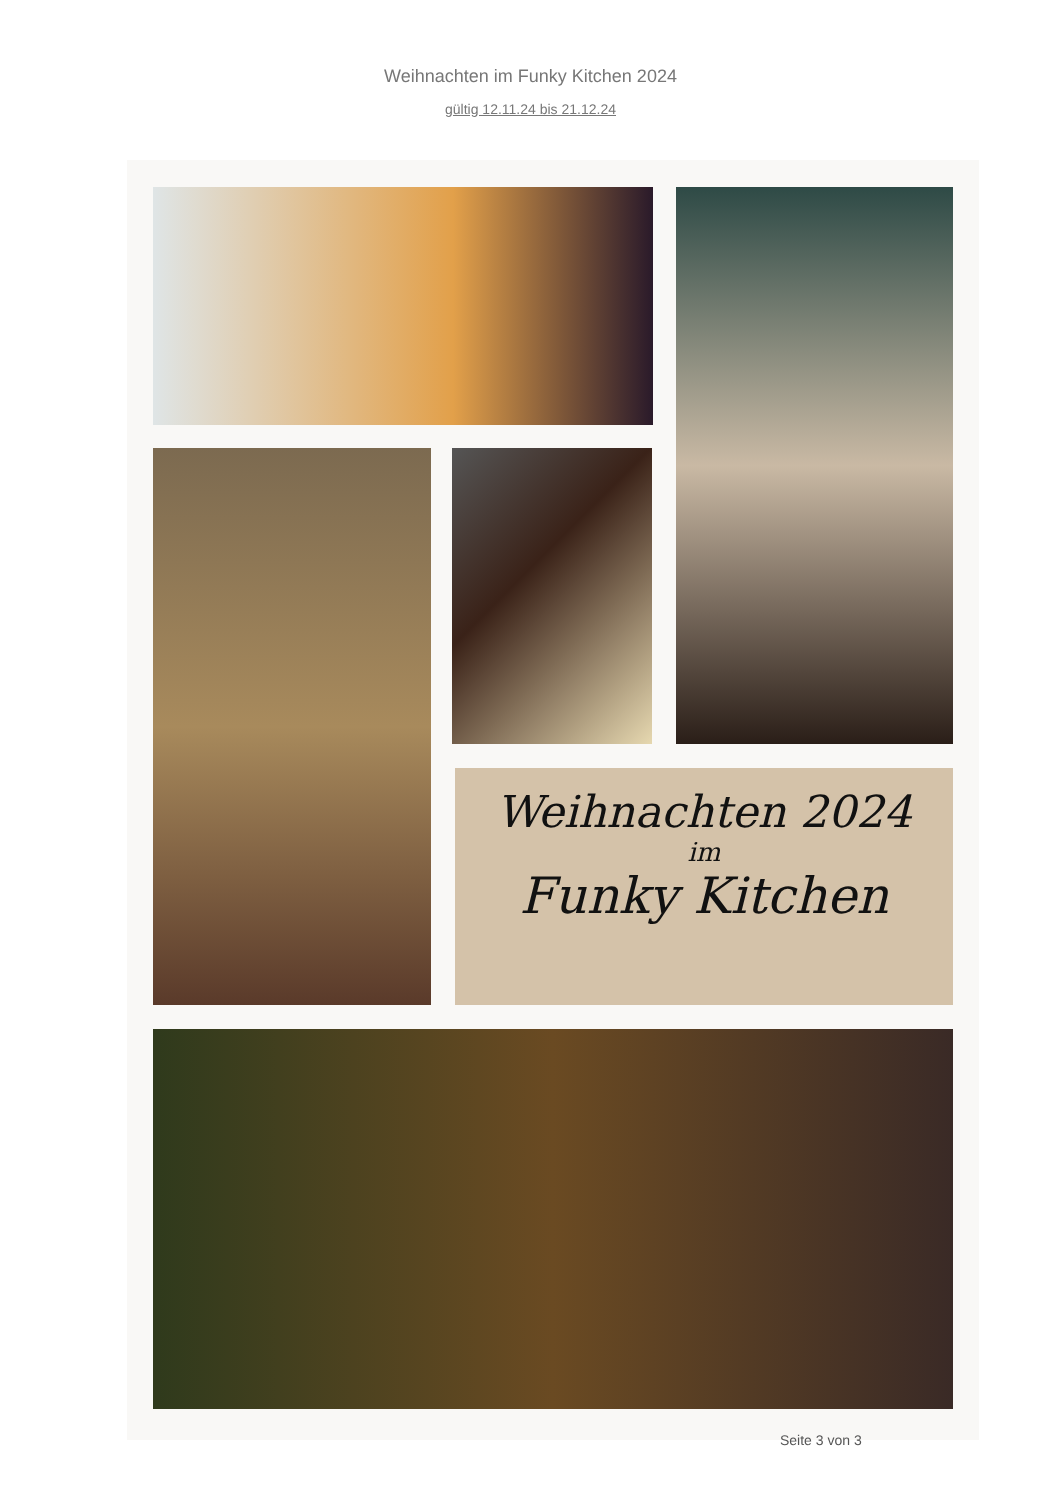Weihnachten im Funky Kitchen 2024
gültig 12.11.24 bis 21.12.24
Weihnachten 2024
im
Funky Kitchen
Seite 3 von 3